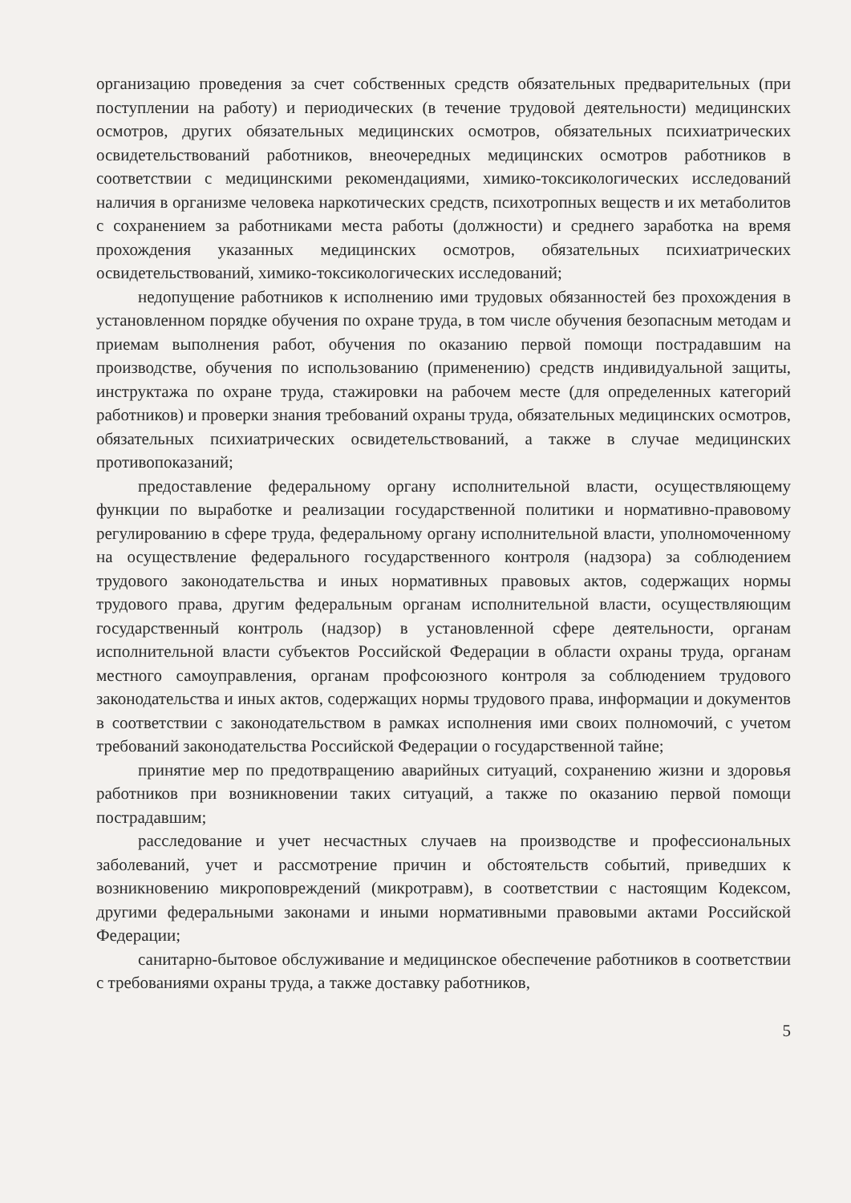организацию проведения за счет собственных средств обязательных предварительных (при поступлении на работу) и периодических (в течение трудовой деятельности) медицинских осмотров, других обязательных медицинских осмотров, обязательных психиатрических освидетельствований работников, внеочередных медицинских осмотров работников в соответствии с медицинскими рекомендациями, химико-токсикологических исследований наличия в организме человека наркотических средств, психотропных веществ и их метаболитов с сохранением за работниками места работы (должности) и среднего заработка на время прохождения указанных медицинских осмотров, обязательных психиатрических освидетельствований, химико-токсикологических исследований;
недопущение работников к исполнению ими трудовых обязанностей без прохождения в установленном порядке обучения по охране труда, в том числе обучения безопасным методам и приемам выполнения работ, обучения по оказанию первой помощи пострадавшим на производстве, обучения по использованию (применению) средств индивидуальной защиты, инструктажа по охране труда, стажировки на рабочем месте (для определенных категорий работников) и проверки знания требований охраны труда, обязательных медицинских осмотров, обязательных психиатрических освидетельствований, а также в случае медицинских противопоказаний;
предоставление федеральному органу исполнительной власти, осуществляющему функции по выработке и реализации государственной политики и нормативно-правовому регулированию в сфере труда, федеральному органу исполнительной власти, уполномоченному на осуществление федерального государственного контроля (надзора) за соблюдением трудового законодательства и иных нормативных правовых актов, содержащих нормы трудового права, другим федеральным органам исполнительной власти, осуществляющим государственный контроль (надзор) в установленной сфере деятельности, органам исполнительной власти субъектов Российской Федерации в области охраны труда, органам местного самоуправления, органам профсоюзного контроля за соблюдением трудового законодательства и иных актов, содержащих нормы трудового права, информации и документов в соответствии с законодательством в рамках исполнения ими своих полномочий, с учетом требований законодательства Российской Федерации о государственной тайне;
принятие мер по предотвращению аварийных ситуаций, сохранению жизни и здоровья работников при возникновении таких ситуаций, а также по оказанию первой помощи пострадавшим;
расследование и учет несчастных случаев на производстве и профессиональных заболеваний, учет и рассмотрение причин и обстоятельств событий, приведших к возникновению микроповреждений (микротравм), в соответствии с настоящим Кодексом, другими федеральными законами и иными нормативными правовыми актами Российской Федерации;
санитарно-бытовое обслуживание и медицинское обеспечение работников в соответствии с требованиями охраны труда, а также доставку работников,
5